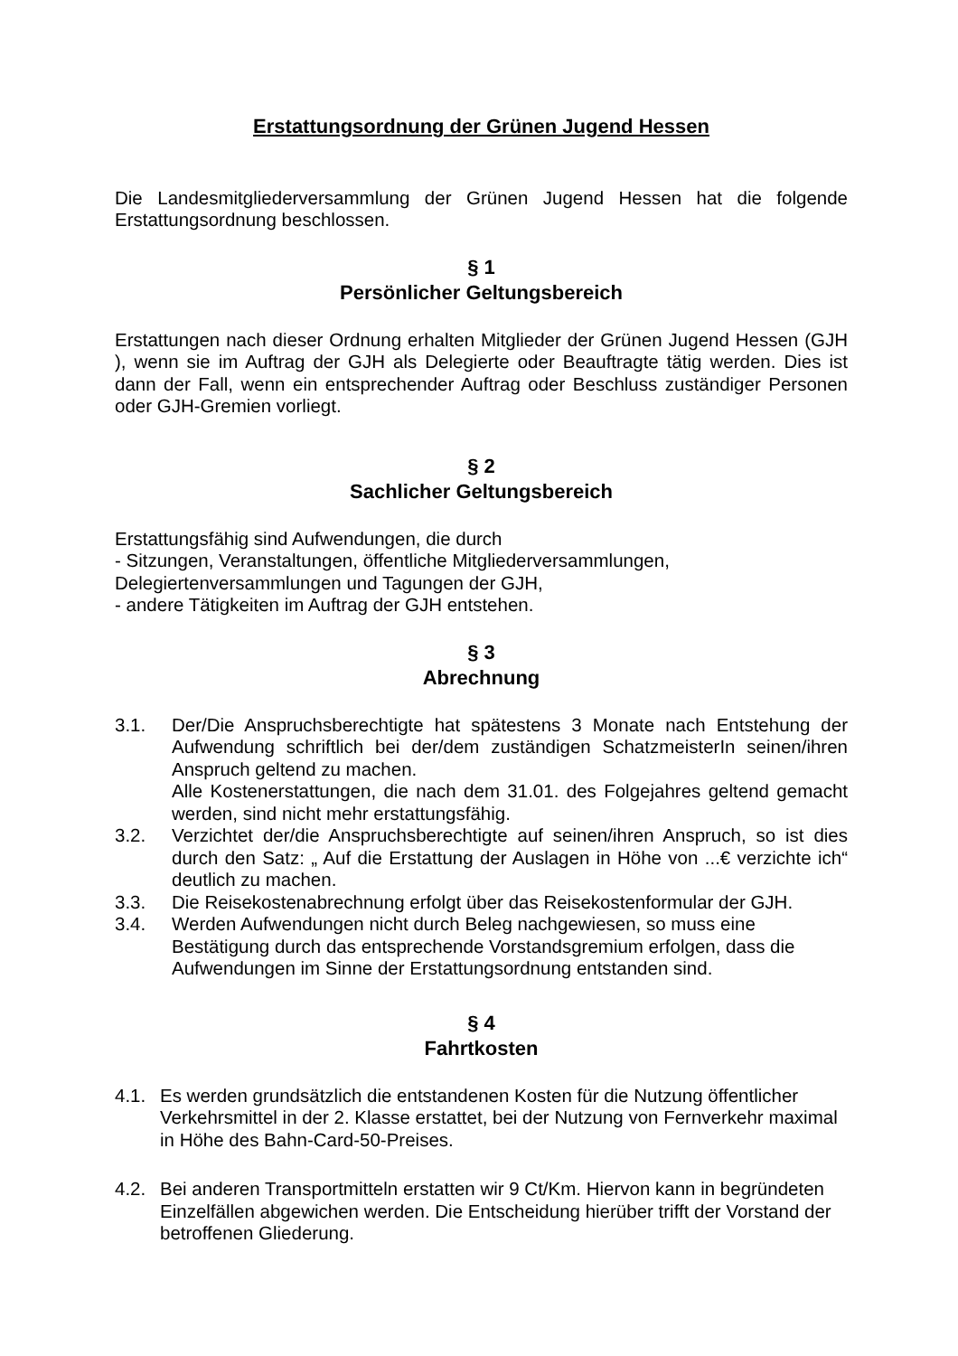Erstattungsordnung der Grünen Jugend Hessen
Die Landesmitgliederversammlung der Grünen Jugend Hessen hat die folgende Erstattungsordnung beschlossen.
§ 1
Persönlicher Geltungsbereich
Erstattungen nach dieser Ordnung erhalten Mitglieder der Grünen Jugend Hessen (GJH ), wenn sie im Auftrag der GJH als Delegierte oder Beauftragte tätig werden. Dies ist dann der Fall, wenn ein entsprechender Auftrag oder Beschluss zuständiger Personen oder GJH-Gremien vorliegt.
§ 2
Sachlicher Geltungsbereich
Erstattungsfähig sind Aufwendungen, die durch
- Sitzungen, Veranstaltungen, öffentliche Mitgliederversammlungen,
Delegiertenversammlungen und Tagungen der GJH,
- andere Tätigkeiten im Auftrag der GJH entstehen.
§ 3
Abrechnung
3.1. Der/Die Anspruchsberechtigte hat spätestens 3 Monate nach Entstehung der Aufwendung schriftlich bei der/dem zuständigen SchatzmeisterIn seinen/ihren Anspruch geltend zu machen.
Alle Kostenerstattungen, die nach dem 31.01. des Folgejahres geltend gemacht werden, sind nicht mehr erstattungsfähig.
3.2. Verzichtet der/die Anspruchsberechtigte auf seinen/ihren Anspruch, so ist dies durch den Satz: „ Auf die Erstattung der Auslagen in Höhe von ...€ verzichte ich“ deutlich zu machen.
3.3. Die Reisekostenabrechnung erfolgt über das Reisekostenformular der GJH.
3.4. Werden Aufwendungen nicht durch Beleg nachgewiesen, so muss eine Bestätigung durch das entsprechende Vorstandsgremium erfolgen, dass die Aufwendungen im Sinne der Erstattungsordnung entstanden sind.
§ 4
Fahrtkosten
4.1. Es werden grundsätzlich die entstandenen Kosten für die Nutzung öffentlicher Verkehrsmittel in der 2. Klasse erstattet, bei der Nutzung von Fernverkehr maximal in Höhe des Bahn-Card-50-Preises.
4.2. Bei anderen Transportmitteln erstatten wir 9 Ct/Km. Hiervon kann in begründeten Einzelfällen abgewichen werden. Die Entscheidung hierüber trifft der Vorstand der betroffenen Gliederung.